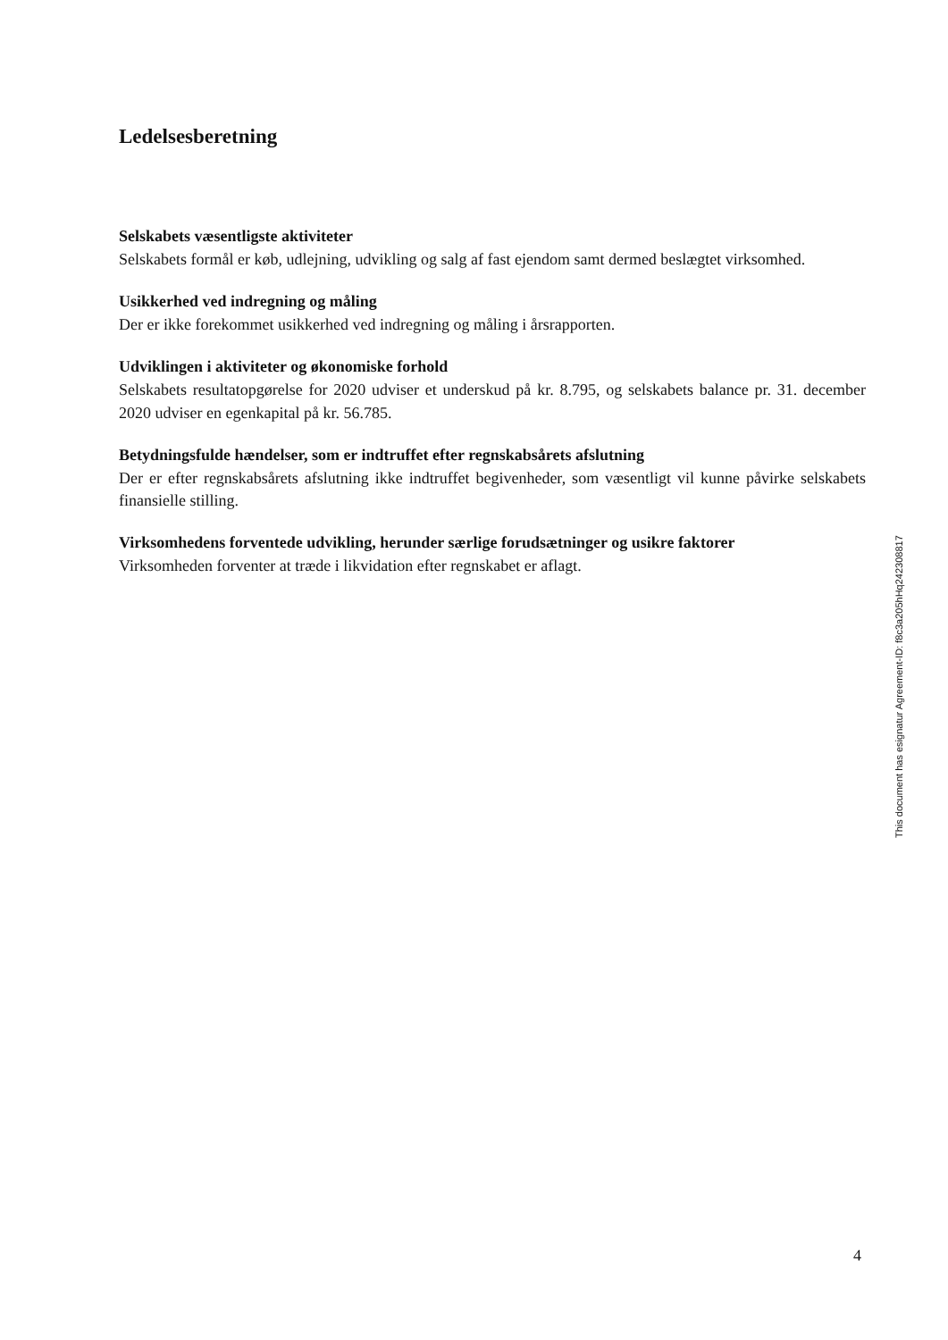Ledelsesberetning
Selskabets væsentligste aktiviteter
Selskabets formål er køb, udlejning, udvikling og salg af fast ejendom samt dermed beslægtet virksomhed.
Usikkerhed ved indregning og måling
Der er ikke forekommet usikkerhed ved indregning og måling i årsrapporten.
Udviklingen i aktiviteter og økonomiske forhold
Selskabets resultatopgørelse for 2020 udviser et underskud på kr. 8.795, og selskabets balance pr. 31. december 2020 udviser en egenkapital på kr. 56.785.
Betydningsfulde hændelser, som er indtruffet efter regnskabsårets afslutning
Der er efter regnskabsårets afslutning ikke indtruffet begivenheder, som væsentligt vil kunne påvirke selskabets finansielle stilling.
Virksomhedens forventede udvikling, herunder særlige forudsætninger og usikre faktorer
Virksomheden forventer at træde i likvidation efter regnskabet er aflagt.
This document has esignatur Agreement-ID: f8c3a205hHq242308817
4